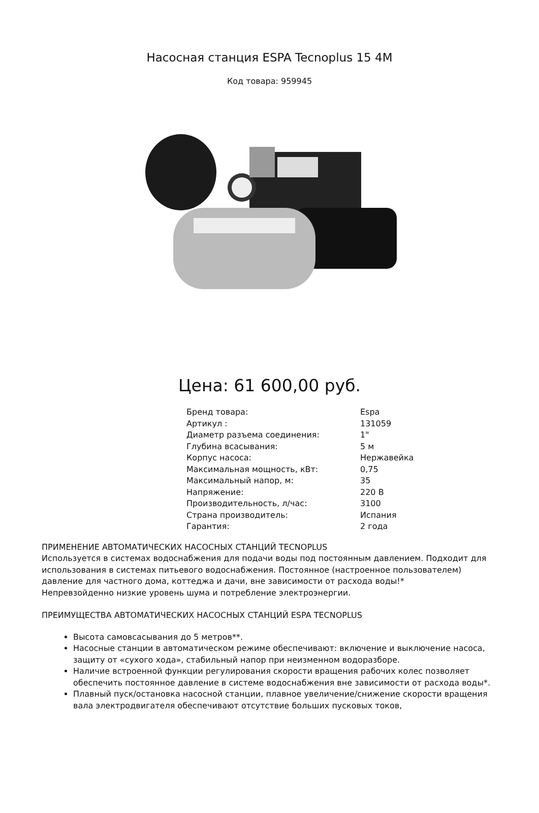Насосная станция ESPA Tecnoplus 15 4M
Код товара: 959945
Цена: 61 600,00 руб.
| Бренд товара: | Espa |
| Артикул : | 131059 |
| Диаметр разъема соединения: | 1" |
| Глубина всасывания: | 5 м |
| Корпус насоса: | Нержавейка |
| Максимальная мощность, кВт: | 0,75 |
| Максимальный напор, м: | 35 |
| Напряжение: | 220 В |
| Производительность, л/час: | 3100 |
| Страна производитель: | Испания |
| Гарантия: | 2 года |
ПРИМЕНЕНИЕ АВТОМАТИЧЕСКИХ НАСОСНЫХ СТАНЦИЙ TECNOPLUS
Используется в системах водоснабжения для подачи воды под постоянным давлением. Подходит для использования в системах питьевого водоснабжения. Постоянное (настроенное пользователем) давление для частного дома, коттеджа и дачи, вне зависимости от расхода воды!*
Непревзойденно низкие уровень шума и потребление электроэнергии.
ПРЕИМУЩЕСТВА АВТОМАТИЧЕСКИХ НАСОСНЫХ СТАНЦИЙ ESPA TECNOPLUS
Высота самовсасывания до 5 метров**.
Насосные станции в автоматическом режиме обеспечивают: включение и выключение насоса, защиту от «сухого хода», стабильный напор при неизменном водоразборе.
Наличие встроенной функции регулирования скорости вращения рабочих колес позволяет обеспечить постоянное давление в системе водоснабжения вне зависимости от расхода воды*.
Плавный пуск/остановка насосной станции, плавное увеличение/снижение скорости вращения вала электродвигателя обеспечивают отсутствие больших пусковых токов,